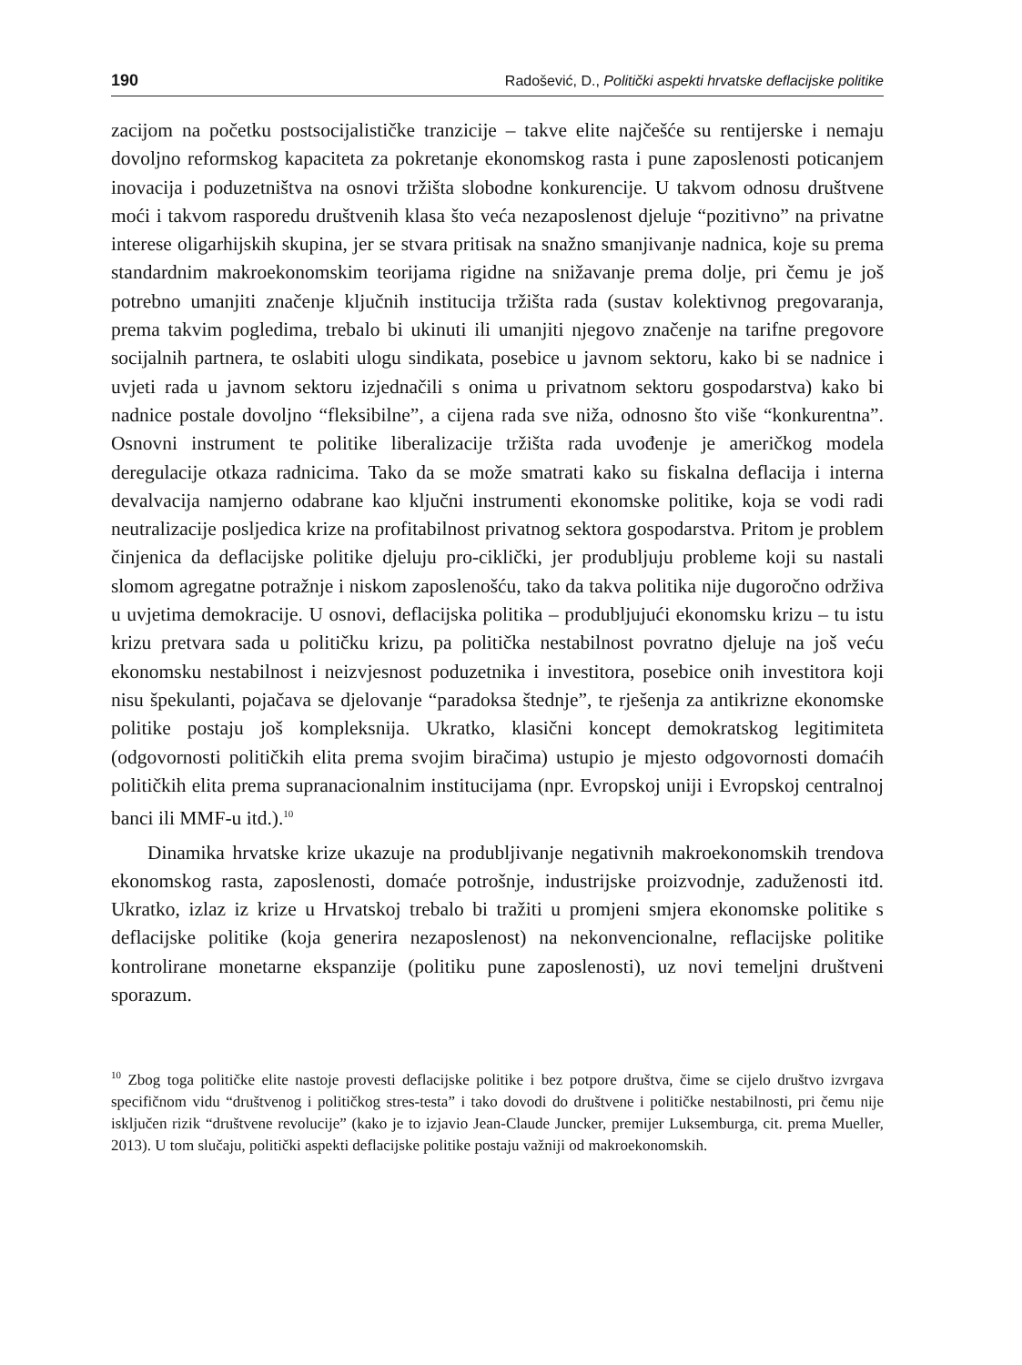190 Radošević, D., Politički aspekti hrvatske deflacijske politike
zacijom na početku postsocijalističke tranzicije – takve elite najčešće su rentijerske i nemaju dovoljno reformskog kapaciteta za pokretanje ekonomskog rasta i pune zaposlenosti poticanjem inovacija i poduzetništva na osnovi tržišta slobodne konkurencije. U takvom odnosu društvene moći i takvom rasporedu društvenih klasa što veća nezaposlenost djeluje “pozitivno” na privatne interese oligarhijskih skupina, jer se stvara pritisak na snažno smanjivanje nadnica, koje su prema standardnim makroekonomskim teorijama rigidne na snižavanje prema dolje, pri čemu je još potrebno umanjiti značenje ključnih institucija tržišta rada (sustav kolektivnog pregovaranja, prema takvim pogledima, trebalo bi ukinuti ili umanjiti njegovo značenje na tarifne pregovore socijalnih partnera, te oslabiti ulogu sindikata, posebice u javnom sektoru, kako bi se nadnice i uvjeti rada u javnom sektoru izjednačili s onima u privatnom sektoru gospodarstva) kako bi nadnice postale dovoljno “fleksibilne”, a cijena rada sve niža, odnosno što više “konkurentna”. Osnovni instrument te politike liberalizacije tržišta rada uvođenje je američkog modela deregulacije otkaza radnicima. Tako da se može smatrati kako su fiskalna deflacija i interna devalvacija namjerno odabrane kao ključni instrumenti ekonomske politike, koja se vodi radi neutralizacije posljedica krize na profitabilnost privatnog sektora gospodarstva. Pritom je problem činjenica da deflacijske politike djeluju pro-ciklički, jer produbljuju probleme koji su nastali slomom agregatne potražnje i niskom zaposlenošću, tako da takva politika nije dugoročno održiva u uvjetima demokracije. U osnovi, deflacijska politika – produbljujući ekonomsku krizu – tu istu krizu pretvara sada u političku krizu, pa politička nestabilnost povratno djeluje na još veću ekonomsku nestabilnost i neizvjesnost poduzetnika i investitora, posebice onih investitora koji nisu špekulanti, pojačava se djelovanje “paradoksa štednje”, te rješenja za antikrizne ekonomske politike postaju još kompleksnija. Ukratko, klasični koncept demokratskog legitimiteta (odgovornosti političkih elita prema svojim biračima) ustupio je mjesto odgovornosti domaćih političkih elita prema supranacionalnim institucijama (npr. Evropskoj uniji i Evropskoj centralnoj banci ili MMF-u itd.).<sup>10</sup>
Dinamika hrvatske krize ukazuje na produbljivanje negativnih makroekonomskih trendova ekonomskog rasta, zaposlenosti, domaće potrošnje, industrijske proizvodnje, zaduženosti itd. Ukratko, izlaz iz krize u Hrvatskoj trebalo bi tražiti u promjeni smjera ekonomske politike s deflacijske politike (koja generira nezaposlenost) na nekonvencionalne, reflacijske politike kontrolirane monetarne ekspanzije (politiku pune zaposlenosti), uz novi temeljni društveni sporazum.
<sup>10</sup> Zbog toga političke elite nastoje provesti deflacijske politike i bez potpore društva, čime se cijelo društvo izvrgava specifičnom vidu “društvenog i političkog stres-testa” i tako dovodi do društvene i političke nestabilnosti, pri čemu nije isključen rizik “društvene revolucije” (kako je to izjavio Jean-Claude Juncker, premijer Luksemburga, cit. prema Mueller, 2013). U tom slučaju, politički aspekti deflacijske politike postaju važniji od makroekonomskih.